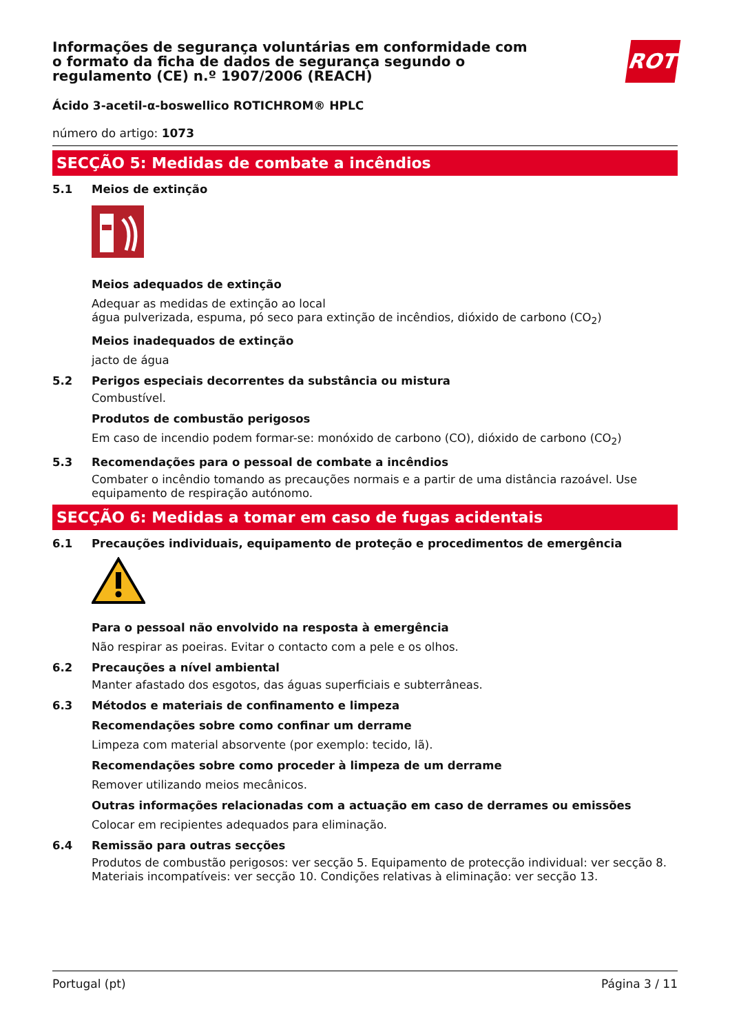Informações de segurança voluntárias em conformidade com o formato da ficha de dados de segurança segundo o regulamento (CE) n.º 1907/2006 (REACH)
ROTH
Ácido 3-acetil-α-boswellico ROTICHROM® HPLC
número do artigo: 1073
SECÇÃO 5: Medidas de combate a incêndios
5.1 Meios de extinção
Meios adequados de extinção
Adequar as medidas de extinção ao local
água pulverizada, espuma, pó seco para extinção de incêndios, dióxido de carbono (CO<sub>2</sub>)
Meios inadequados de extinção
jacto de água
5.2 Perigos especiais decorrentes da substância ou mistura
Combustível.
Produtos de combustão perigosos
Em caso de incendio podem formar-se: monóxido de carbono (CO), dióxido de carbono (CO<sub>2</sub>)
5.3 Recomendações para o pessoal de combate a incêndios
Combater o incêndio tomando as precauções normais e a partir de uma distância razoável. Use equipamento de respiração autónomo.
SECÇÃO 6: Medidas a tomar em caso de fugas acidentais
6.1 Precauções individuais, equipamento de proteção e procedimentos de emergência
Para o pessoal não envolvido na resposta à emergência
Não respirar as poeiras. Evitar o contacto com a pele e os olhos.
6.2 Precauções a nível ambiental
Manter afastado dos esgotos, das águas superficiais e subterrâneas.
6.3 Métodos e materiais de confinamento e limpeza
Recomendações sobre como confinar um derrame
Limpeza com material absorvente (por exemplo: tecido, lã).
Recomendações sobre como proceder à limpeza de um derrame
Remover utilizando meios mecânicos.
Outras informações relacionadas com a actuação em caso de derrames ou emissões
Colocar em recipientes adequados para eliminação.
6.4 Remissão para outras secções
Produtos de combustão perigosos: ver secção 5. Equipamento de protecção individual: ver secção 8. Materiais incompatíveis: ver secção 10. Condições relativas à eliminação: ver secção 13.
Portugal (pt) Página 3 / 11